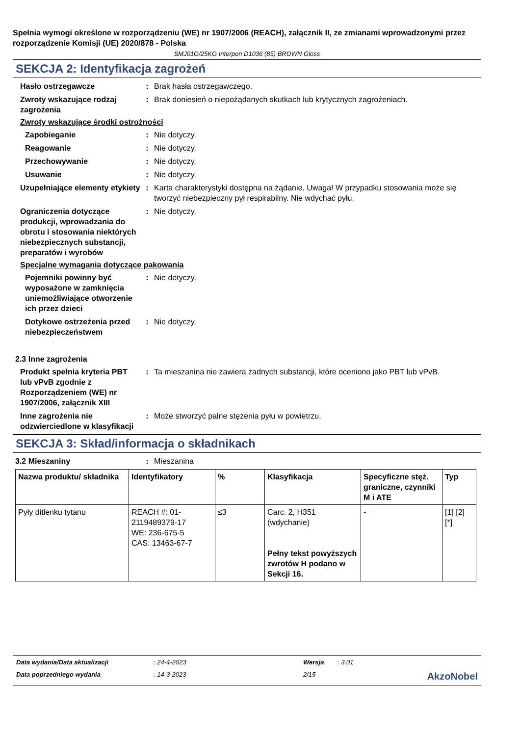Spełnia wymogi określone w rozporządzeniu (WE) nr 1907/2006 (REACH), załącznik II, ze zmianami wprowadzonymi przez rozporządzenie Komisji (UE) 2020/878 - Polska
SMJ01G/25KG Interpon D1036 (85) BROWN Gloss
SEKCJA 2: Identyfikacja zagrożeń
Hasło ostrzegawcze : Brak hasła ostrzegawczego.
Zwroty wskazujące rodzaj zagrożenia
: Brak doniesień o niepożądanych skutkach lub krytycznych zagrożeniach.
Zwroty wskazujące środki ostrożności
Zapobieganie : Nie dotyczy.
Reagowanie : Nie dotyczy.
Przechowywanie : Nie dotyczy.
Usuwanie : Nie dotyczy.
Uzupełniające elementy etykiety
: Karta charakterystyki dostępna na żądanie. Uwaga! W przypadku stosowania może się tworzyć niebezpieczny pył respirabilny. Nie wdychać pyłu.
Ograniczenia dotyczące produkcji, wprowadzania do obrotu i stosowania niektórych niebezpiecznych substancji, preparatów i wyrobów
: Nie dotyczy.
Specjalne wymagania dotyczące pakowania
Pojemniki powinny być wyposażone w zamknięcia uniemożliwiające otworzenie ich przez dzieci
: Nie dotyczy.
Dotykowe ostrzeżenia przed niebezpieczeństwem
: Nie dotyczy.
2.3 Inne zagrożenia
Produkt spełnia kryteria PBT lub vPvB zgodnie z Rozporządzeniem (WE) nr 1907/2006, załącznik XIII
: Ta mieszanina nie zawiera żadnych substancji, które oceniono jako PBT lub vPvB.
Inne zagrożenia nie odzwierciedlone w klasyfikacji
: Może stworzyć palne stężenia pyłu w powietrzu.
SEKCJA 3: Skład/informacja o składnikach
3.2 Mieszaniny : Mieszanina
| Nazwa produktu/ składnika | Identyfikatory | % | Klasyfikacja | Specyficzne stęż. graniczne, czynniki M i ATE | Typ |
| --- | --- | --- | --- | --- | --- |
| Pyły ditlenku tytanu | REACH #: 01-2119489379-17 WE: 236-675-5 CAS: 13463-67-7 | ≤3 | Carc. 2, H351 (wdychanie) Pełny tekst powyższych zwrotów H podano w Sekcji 16. | - | [1] [2] [*] |
Data wydania/Data aktualizacji
: 24-4-2023
Wersja
: 3.01
Data poprzedniego wydania
: 14-3-2023
2/15
AkzoNobel